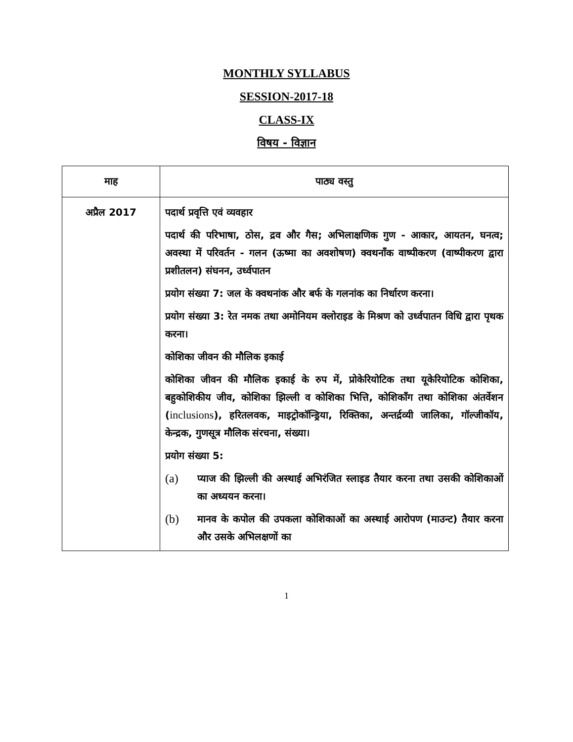MONTHLY SYLLABUS
SESSION-2017-18
CLASS-IX
विषय - विज्ञान
| माह | पाठ्य वस्तु |
| --- | --- |
| अप्रैल 2017 | पदार्थ प्रवृत्ति एवं व्यवहार पदार्थ की परिभाषा, ठोस, द्रव और गैस; अभिलाक्षणिक गुण - आकार, आयतन, घनत्व; अवस्था में परिवर्तन - गलन (ऊष्मा का अवशोषण) क्वथनाँक वाष्पीकरण (वाष्पीकरण द्वारा प्रशीतलन) संघनन, उर्ध्वपातन प्रयोग संख्या 7: जल के क्वथनांक और बर्फ के गलनांक का निर्धारण करना। प्रयोग संख्या 3: रेत नमक तथा अमोनियम क्लोराइड के मिश्रण को उर्ध्वपातन विधि द्वारा पृथक करना। कोशिका जीवन की मौलिक इकाई कोशिका जीवन की मौलिक इकाई के रुप में, प्रोकेरियोटिक तथा यूकेरियोटिक कोशिका, बहुकोशिकीय जीव, कोशिका झिल्ली व कोशिका भित्ति, कोशिकाँग तथा कोशिका अंतर्वेशन ( inclusions ), हरितलवक, माइट्रोकॉन्ड्रिया, रिक्तिका, अन्तर्द्रव्यी जालिका, गॉल्जीकॉय, केन्द्रक, गुणसूत्र मौलिक संरचना, संख्या। प्रयोग संख्या 5: (a) प्याज की झिल्ली की अस्थाई अभिरंजित स्लाइड तैयार करना तथा उसकी कोशिकाओं का अध्ययन करना। (b) मानव के कपोल की उपकला कोशिकाओं का अस्थाई आरोपण (माउन्ट) तैयार करना और उसके अभिलक्षणों का |
1